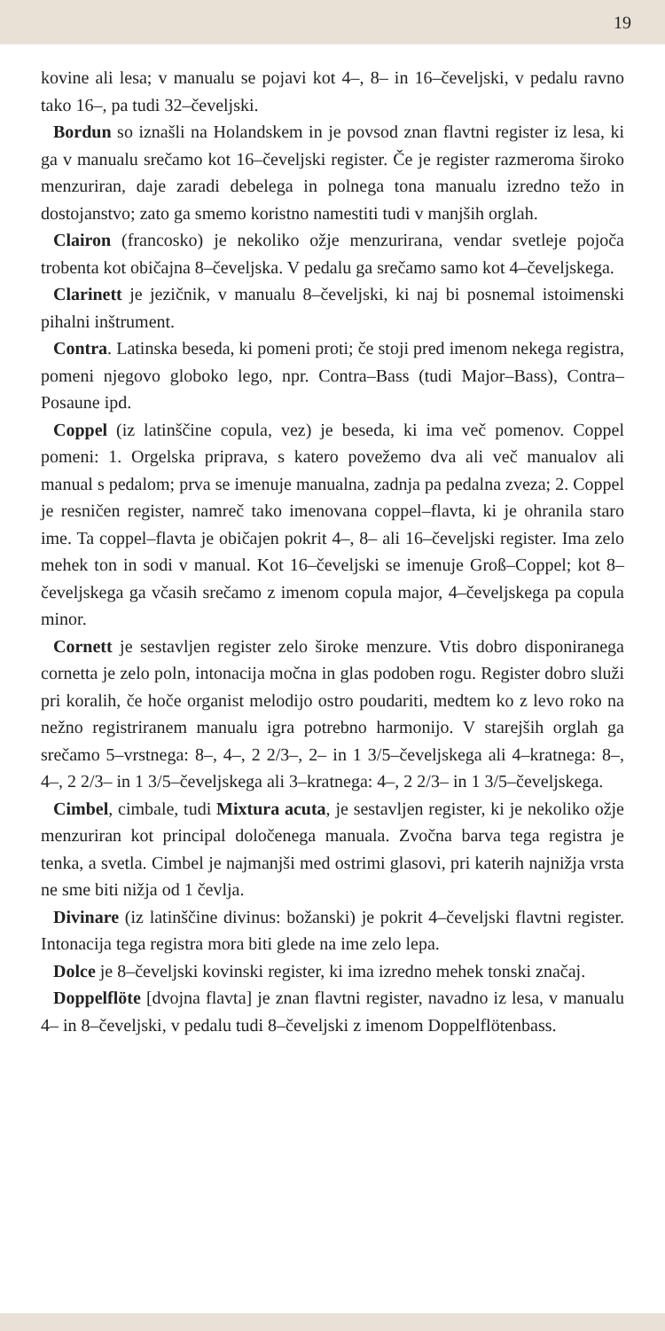19
kovine ali lesa; v manualu se pojavi kot 4–, 8– in 16–čeveljski, v pedalu ravno tako 16–, pa tudi 32–čeveljski.
Bordun so iznašli na Holandskem in je povsod znan flavtni register iz lesa, ki ga v manualu srečamo kot 16–čeveljski register. Če je register razmeroma široko menzuriran, daje zaradi debelega in polnega tona manualu izredno težo in dostojanstvo; zato ga smemo koristno namestiti tudi v manjših orglah.
Clairon (francosko) je nekoliko ožje menzurirana, vendar svetleje pojoča trobenta kot običajna 8–čeveljska. V pedalu ga srečamo samo kot 4–čeveljskega.
Clarinett je jezičnik, v manualu 8–čeveljski, ki naj bi posnemal istoimenski pihalni inštrument.
Contra. Latinska beseda, ki pomeni proti; če stoji pred imenom nekega registra, pomeni njegovo globoko lego, npr. Contra–Bass (tudi Major–Bass), Contra–Posaune ipd.
Coppel (iz latinščine copula, vez) je beseda, ki ima več pomenov. Coppel pomeni: 1. Orgelska priprava, s katero povežemo dva ali več manualov ali manual s pedalom; prva se imenuje manualna, zadnja pa pedalna zveza; 2. Coppel je resničen register, namreč tako imenovana coppel–flavta, ki je ohranila staro ime. Ta coppel–flavta je običajen pokrit 4–, 8– ali 16–čeveljski register. Ima zelo mehek ton in sodi v manual. Kot 16–čeveljski se imenuje Groß–Coppel; kot 8–čeveljskega ga včasih srečamo z imenom copula major, 4–čeveljskega pa copula minor.
Cornett je sestavljen register zelo široke menzure. Vtis dobro disponiranega cornetta je zelo poln, intonacija močna in glas podoben rogu. Register dobro služi pri koralih, če hoče organist melodijo ostro poudariti, medtem ko z levo roko na nežno registriranem manualu igra potrebno harmonijo. V starejših orglah ga srečamo 5–vrstnega: 8–, 4–, 2 2/3–, 2– in 1 3/5–čeveljskega ali 4–kratnega: 8–, 4–, 2 2/3– in 1 3/5–čeveljskega ali 3–kratnega: 4–, 2 2/3– in 1 3/5–čeveljskega.
Cimbel, cimbale, tudi Mixtura acuta, je sestavljen register, ki je nekoliko ožje menzuriran kot principal določenega manuala. Zvočna barva tega registra je tenka, a svetla. Cimbel je najmanjši med ostrimi glasovi, pri katerih najnižja vrsta ne sme biti nižja od 1 čevlja.
Divinare (iz latinščine divinus: božanski) je pokrit 4–čeveljski flavtni register. Intonacija tega registra mora biti glede na ime zelo lepa.
Dolce je 8–čeveljski kovinski register, ki ima izredno mehek tonski značaj.
Doppelflöte [dvojna flavta] je znan flavtni register, navadno iz lesa, v manualu 4– in 8–čeveljski, v pedalu tudi 8–čeveljski z imenom Doppelflötenbass.